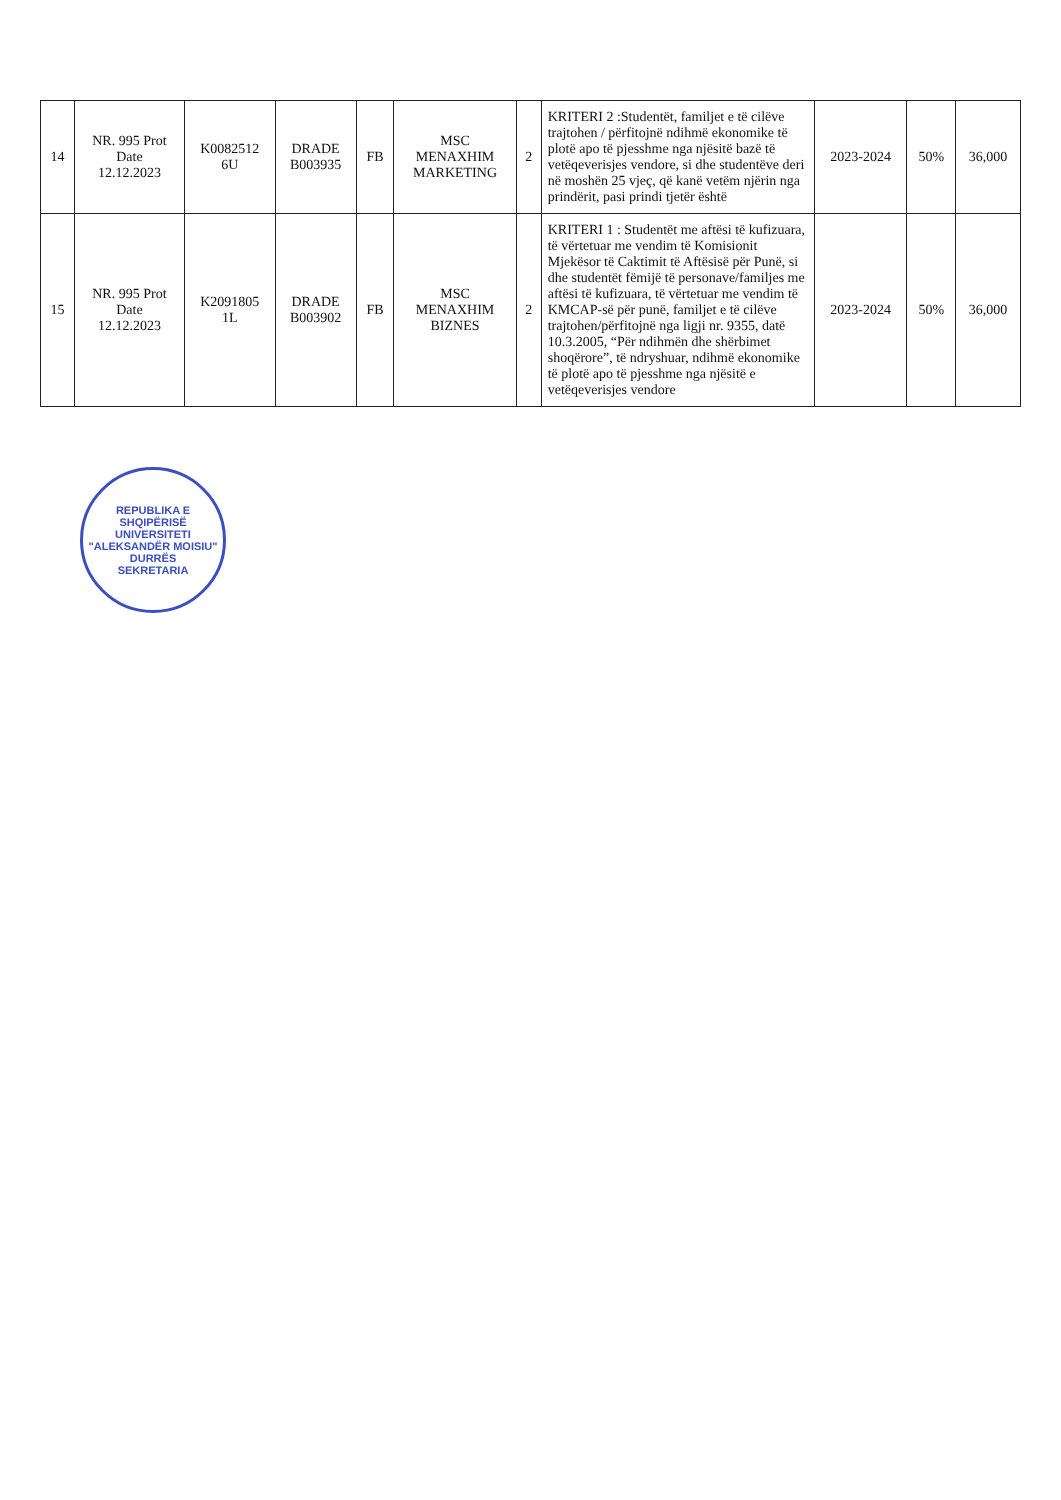| 14 | NR. 995 Prot Date 12.12.2023 | K0082512 6U | DRADE B003935 | FB | MSC MENAXHIM MARKETING | 2 | KRITERI 2 :Studentët, familjet e të cilëve trajtohen / përfitojnë ndihmë ekonomike të plotë apo të pjesshme nga njësitë bazë të vetëqeverisjes vendore, si dhe studentëve deri në moshën 25 vjeç, që kanë vetëm njërin nga prindërit, pasi prindi tjetër është | 2023-2024 | 50% | 36,000 |
| 15 | NR. 995 Prot Date 12.12.2023 | K2091805 1L | DRADE B003902 | FB | MSC MENAXHIM BIZNES | 2 | KRITERI 1 : Studentët me aftësi të kufizuara, të vërtetuar me vendim të Komisionit Mjekësor të Caktimit të Aftësisë për Punë, si dhe studentët fëmijë të personave/familjes me aftësi të kufizuara, të vërtetuar me vendim të KMCAP-së për punë, familjet e të cilëve trajtohen/përfitojnë nga ligji nr. 9355, datë 10.3.2005, “Për ndihmën dhe shërbimet shoqërore”, të ndryshuar, ndihmë ekonomike të plotë apo të pjesshme nga njësitë e vetëqeverisjes vendore | 2023-2024 | 50% | 36,000 |
REPUBLIKA E SHQIPËRISË
UNIVERSITETI "ALEKSANDËR MOISIU"
DURRËS
SEKRETARIA